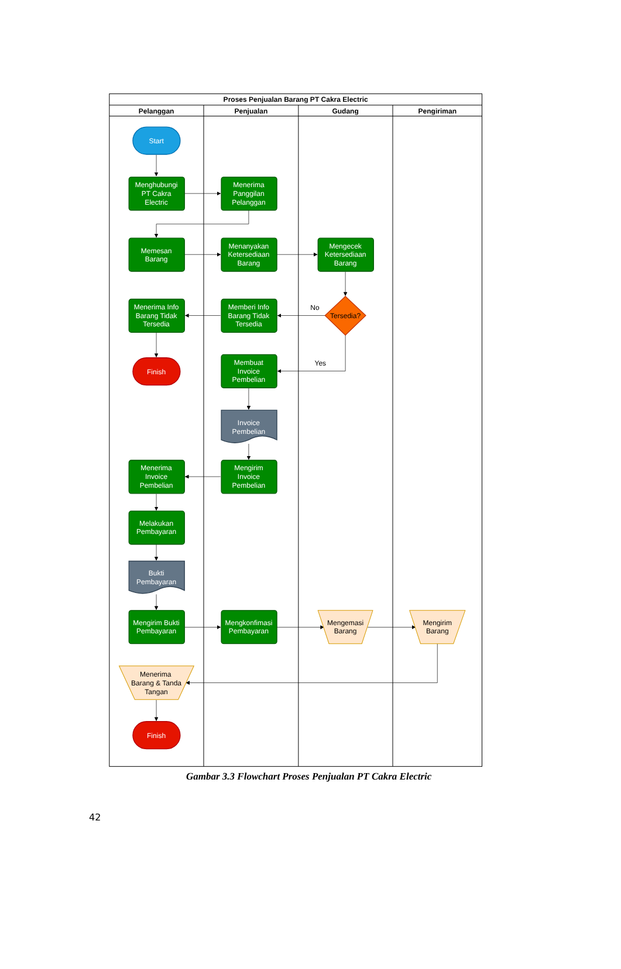Proses Penjualan Barang PT Cakra Electric
Pelanggan
Penjualan
Gudang
Pengiriman
Start
Menghubungi
PT Cakra
Electric
Menerima
Panggilan
Pelanggan
Memesan
Barang
Menanyakan
Ketersediaan
Barang
Mengecek
Ketersediaan
Barang
Memberi Info
Barang Tidak
Tersedia
Menerima Info
Barang Tidak
Tersedia
Finish
Membuat
Invoice
Pembelian
Invoice
Pembelian
Mengirim
Invoice
Pembelian
Menerima
Invoice
Pembelian
Melakukan
Pembayaran
Bukti
Pembayaran
Mengirim Bukti
Pembayaran
Mengkonfimasi
Pembayaran
Finish
No
Tersedia?
Yes
Mengemasi
Barang
Mengirim
Barang
Menerima
Barang & Tanda
Tangan
Gambar 3.3 Flowchart Proses Penjualan PT Cakra Electric
42